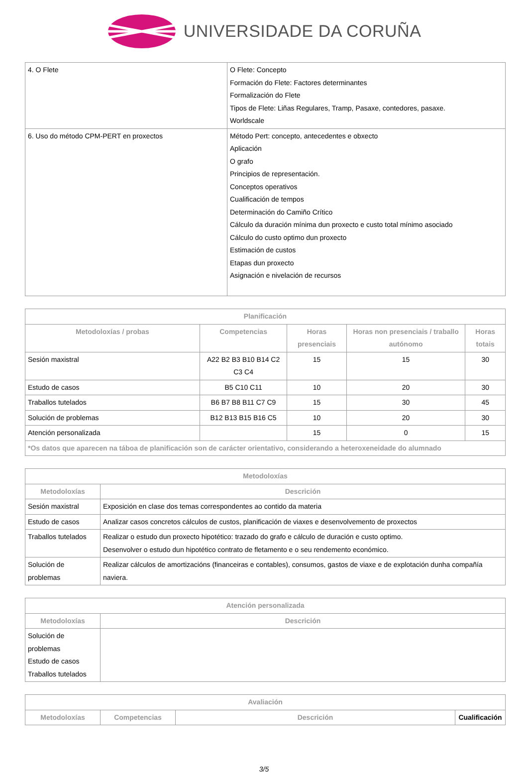UNIVERSIDADE DA CORUÑA
| 4. O Flete | O Flete: Concepto Formación do Flete: Factores determinantes Formalización do Flete Tipos de Flete: Liñas Regulares, Tramp, Pasaxe, contedores, pasaxe. Worldscale |
| 6. Uso do método CPM-PERT en proxectos | Método Pert: concepto, antecedentes e obxecto Aplicación O grafo Principios de representación. Conceptos operativos Cualificación de tempos Determinación do Camiño Crítico Cálculo da duración mínima dun proxecto e custo total mínimo asociado Cálculo do custo optimo dun proxecto Estimación de custos Etapas dun proxecto Asignación e nivelación de recursos |
| Planificación | | | | |
| --- | --- | --- | --- | --- |
| Metodoloxías / probas | Competencias | Horas presenciais | Horas non presenciais / traballo autónomo | Horas totais |
| Sesión maxistral | A22 B2 B3 B10 B14 C2 C3 C4 | 15 | 15 | 30 |
| Estudo de casos | B5 C10 C11 | 10 | 20 | 30 |
| Traballos tutelados | B6 B7 B8 B11 C7 C9 | 15 | 30 | 45 |
| Solución de problemas | B12 B13 B15 B16 C5 | 10 | 20 | 30 |
| Atención personalizada | | 15 | 0 | 15 |
| *Os datos que aparecen na táboa de planificación son de carácter orientativo, considerando a heteroxeneidade do alumnado | | | | |
| Metodoloxías | |
| --- | --- |
| Metodoloxías | Descrición |
| Sesión maxistral | Exposición en clase dos temas correspondentes ao contido da materia |
| Estudo de casos | Analizar casos concretos cálculos de custos, planificación de viaxes e desenvolvemento de proxectos |
| Traballos tutelados | Realizar o estudo dun proxecto hipotético: trazado do grafo e cálculo de duración e custo optimo. Desenvolver o estudo dun hipotético contrato de fletamento e o seu rendemento económico. |
| Solución de problemas | Realizar cálculos de amortizacións (financeiras e contables), consumos, gastos de viaxe e de explotación dunha compañía naviera. |
| Atención personalizada | |
| --- | --- |
| Metodoloxías | Descrición |
| Solución de problemas Estudo de casos Traballos tutelados | |
| Avaliación | | | |
| --- | --- | --- | --- |
| Metodoloxías | Competencias | Descrición | Cualificación |
3/5